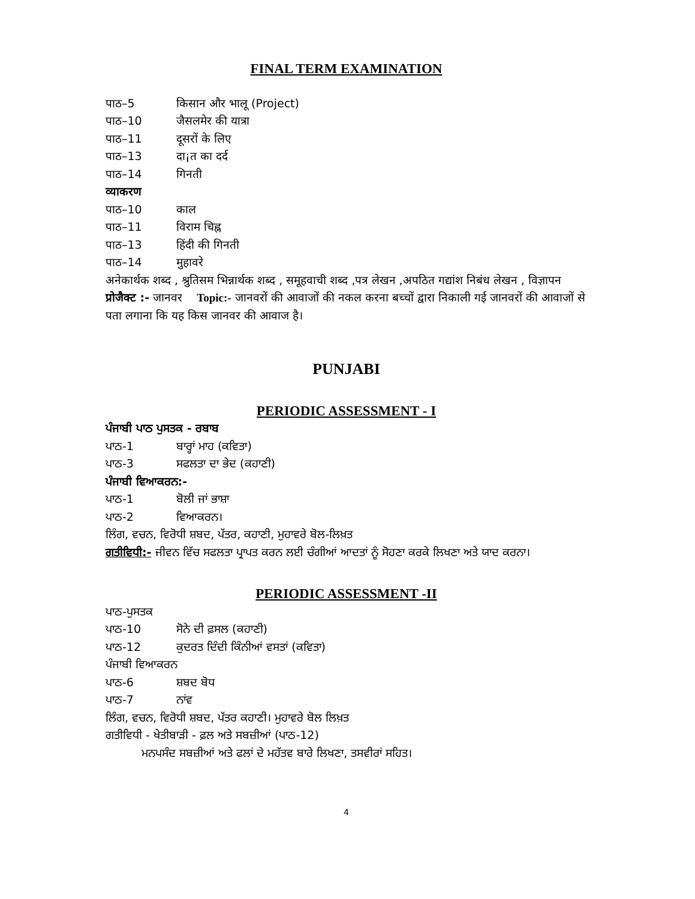FINAL TERM EXAMINATION
पाठ–5 किसान और भालू (Project)
पाठ–10 जैसलमेर की यात्रा
पाठ–11 दूसरों के लिए
पाठ–13 दा¡त का दर्द
पाठ–14 गिनती
व्याकरण
पाठ–10 काल
पाठ–11 विराम चिह्न
पाठ–13 हिंदी की गिनती
पाठ–14 मुहावरे
अनेकार्थक शब्द , श्रुतिसम भिन्नार्थक शब्द , समूहवाची शब्द ,पत्र लेखन ,अपठित गद्यांश निबंध लेखन , विज्ञापन
प्रोजैक्ट :- जानवर Topic:- जानवरों की आवाजों की नकल करना बच्चों द्वारा निकाली गई जानवरों की आवाजों से पता लगाना कि यह किस जानवर की आवाज है।
PUNJABI
PERIODIC ASSESSMENT - I
ਪੰਜਾਬੀ ਪਾਠ ਪੁਸਤਕ - ਰਬਾਬ
ਪਾਠ-1 ਬਾਰ੍ਹਾਂ ਮਾਹ (ਕਵਿਤਾ)
ਪਾਠ-3 ਸਫਲਤਾ ਦਾ ਭੇਦ (ਕਹਾਣੀ)
ਪੰਜਾਬੀ ਵਿਆਕਰਨ:-
ਪਾਠ-1 ਬੋਲੀ ਜਾਂ ਭਾਸ਼ਾ
ਪਾਠ-2 ਵਿਆਕਰਨ।
ਲਿੰਗ, ਵਚਨ, ਵਿਰੋਧੀ ਸ਼ਬਦ, ਪੱਤਰ, ਕਹਾਣੀ, ਮੁਹਾਵਰੇ ਬੋਲ-ਲਿਖ਼ਤ
ਗਤੀਵਿਧੀ:- ਜੀਵਨ ਵਿੱਚ ਸਫਲਤਾ ਪ੍ਰਾਪਤ ਕਰਨ ਲਈ ਚੰਗੀਆਂ ਆਦਤਾਂ ਨੂੰ ਸੋਹਣਾ ਕਰਕੇ ਲਿਖਣਾ ਅਤੇ ਯਾਦ ਕਰਨਾ।
PERIODIC ASSESSMENT -II
ਪਾਠ-ਪੁਸਤਕ
ਪਾਠ-10 ਸੋਨੇ ਦੀ ਫ਼ਸਲ (ਕਹਾਣੀ)
ਪਾਠ-12 ਕੁਦਰਤ ਦਿੰਦੀ ਕਿੰਨੀਆਂ ਵਸਤਾਂ (ਕਵਿਤਾ)
ਪੰਜਾਬੀ ਵਿਆਕਰਨ
ਪਾਠ-6 ਸ਼ਬਦ ਬੋਧ
ਪਾਠ-7 ਨਾਂਵ
ਲਿੰਗ, ਵਚਨ, ਵਿਰੋਧੀ ਸ਼ਬਦ, ਪੱਤਰ ਕਹਾਣੀ। ਮੁਹਾਵਰੇ ਬੋਲ ਲਿਖ਼ਤ
ਗਤੀਵਿਧੀ - ਖੇਤੀਬਾੜੀ - ਫ਼ਲ ਅਤੇ ਸਬਜ਼ੀਆਂ (ਪਾਠ-12)
ਮਨਪਸੰਦ ਸਬਜ਼ੀਆਂ ਅਤੇ ਫਲਾਂ ਦੇ ਮਹੱਤਵ ਬਾਰੇ ਲਿਖਣਾ, ਤਸਵੀਰਾਂ ਸਹਿਤ।
4